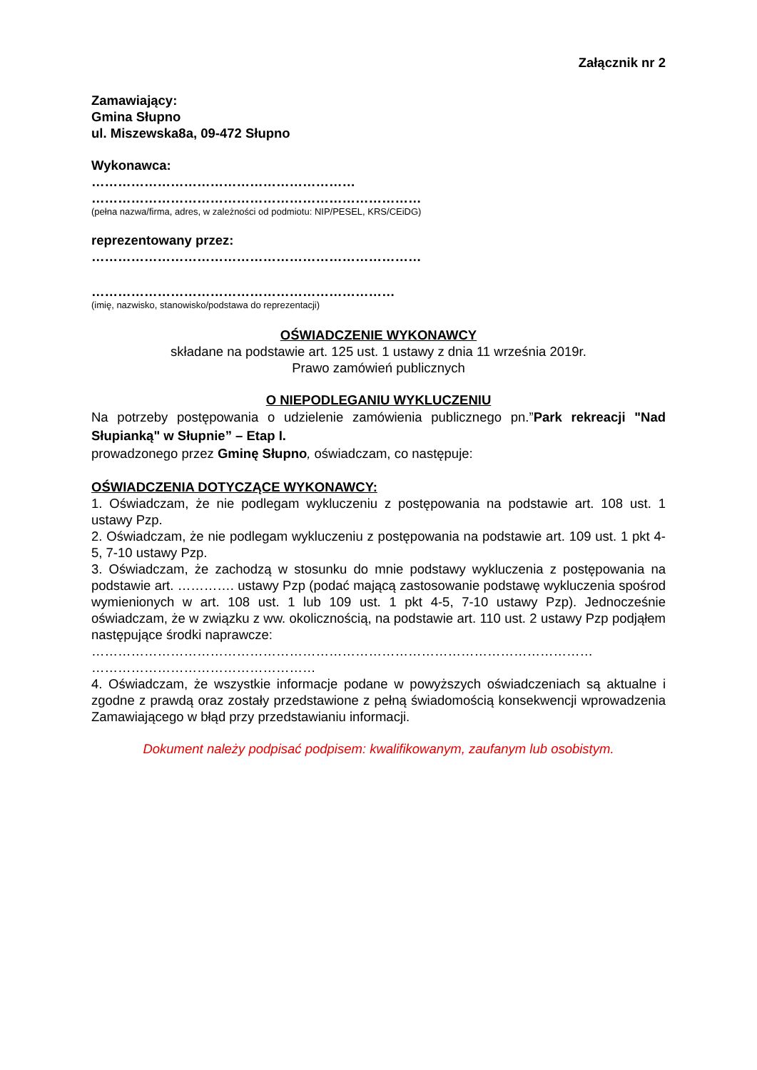Załącznik nr 2
Zamawiający:
Gmina Słupno
ul. Miszewska8a, 09-472 Słupno
Wykonawca:
……………………………………………………
…………………………………………………………………
(pełna nazwa/firma, adres, w zależności od podmiotu: NIP/PESEL, KRS/CEiDG)
reprezentowany przez:
…………………………………………………………………
……………………………………………………………
(imię, nazwisko, stanowisko/podstawa do reprezentacji)
OŚWIADCZENIE WYKONAWCY
składane na podstawie art. 125 ust. 1 ustawy z dnia 11 września 2019r.
Prawo zamówień publicznych
O NIEPODLEGANIU WYKLUCZENIU
Na potrzeby postępowania o udzielenie zamówienia publicznego pn.”Park rekreacji "Nad Słupianką" w Słupnie” – Etap I.
prowadzonego przez Gminę Słupno, oświadczam, co następuje:
OŚWIADCZENIA DOTYCZĄCE WYKONAWCY:
1. Oświadczam, że nie podlegam wykluczeniu z postępowania na podstawie art. 108 ust. 1 ustawy Pzp.
2. Oświadczam, że nie podlegam wykluczeniu z postępowania na podstawie art. 109 ust. 1 pkt 4-5, 7-10 ustawy Pzp.
3. Oświadczam, że zachodzą w stosunku do mnie podstawy wykluczenia z postępowania na podstawie art. …………. ustawy Pzp (podać mającą zastosowanie podstawę wykluczenia spośrod wymienionych w art. 108 ust. 1 lub 109 ust. 1 pkt 4-5, 7-10 ustawy Pzp). Jednocześnie oświadczam, że w związku z ww. okolicznością, na podstawie art. 110 ust. 2 ustawy Pzp podjąłem następujące środki naprawcze:
……………………………………………………………………………………………………
……………………………………………
4. Oświadczam, że wszystkie informacje podane w powyższych oświadczeniach są aktualne i zgodne z prawdą oraz zostały przedstawione z pełną świadomością konsekwencji wprowadzenia Zamawiającego w błąd przy przedstawianiu informacji.
Dokument należy podpisać podpisem: kwalifikowanym, zaufanym lub osobistym.